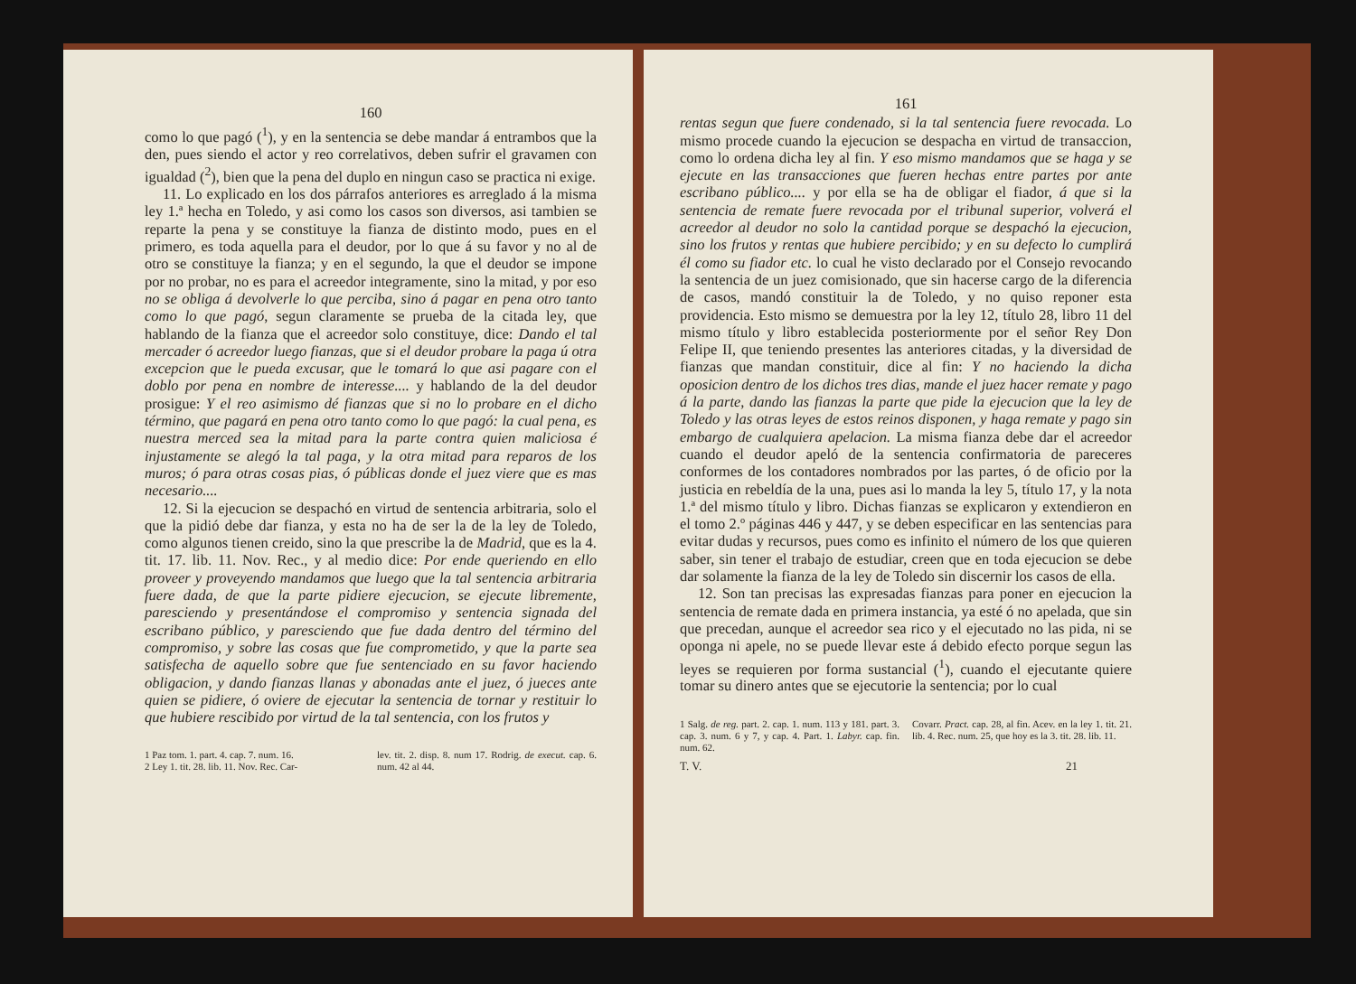160
como lo que pagó (<sup>1</sup>), y en la sentencia se debe mandar á entrambos que la den, pues siendo el actor y reo correlativos, deben sufrir el gravamen con igualdad (<sup>2</sup>), bien que la pena del duplo en ningun caso se practica ni exige.
11. Lo explicado en los dos párrafos anteriores es arreglado á la misma ley 1.ª hecha en Toledo, y asi como los casos son diversos, asi tambien se reparte la pena y se constituye la fianza de distinto modo, pues en el primero, es toda aquella para el deudor, por lo que á su favor y no al de otro se constituye la fianza; y en el segundo, la que el deudor se impone por no probar, no es para el acreedor integramente, sino la mitad, y por eso no se obliga á devolverle lo que perciba, sino á pagar en pena otro tanto como lo que pagó, segun claramente se prueba de la citada ley, que hablando de la fianza que el acreedor solo constituye, dice: Dando el tal mercader ó acreedor luego fianzas, que si el deudor probare la paga ú otra excepcion que le pueda excusar, que le tomará lo que asi pagare con el doblo por pena en nombre de interesse.... y hablando de la del deudor prosigue: Y el reo asimismo dé fianzas que si no lo probare en el dicho término, que pagará en pena otro tanto como lo que pagó: la cual pena, es nuestra merced sea la mitad para la parte contra quien maliciosa é injustamente se alegó la tal paga, y la otra mitad para reparos de los muros; ó para otras cosas pias, ó públicas donde el juez viere que es mas necesario....
12. Si la ejecucion se despachó en virtud de sentencia arbitraria, solo el que la pidió debe dar fianza, y esta no ha de ser la de la ley de Toledo, como algunos tienen creido, sino la que prescribe la de Madrid, que es la 4. tit. 17. lib. 11. Nov. Rec., y al medio dice: Por ende queriendo en ello proveer y proveyendo mandamos que luego que la tal sentencia arbitraria fuere dada, de que la parte pidiere ejecucion, se ejecute libremente, paresciendo y presentándose el compromiso y sentencia signada del escribano público, y paresciendo que fue dada dentro del término del compromiso, y sobre las cosas que fue comprometido, y que la parte sea satisfecha de aquello sobre que fue sentenciado en su favor haciendo obligacion, y dando fianzas llanas y abonadas ante el juez, ó jueces ante quien se pidiere, ó oviere de ejecutar la sentencia de tornar y restituir lo que hubiere rescibido por virtud de la tal sentencia, con los frutos y
1 Paz tom. 1. part. 4. cap. 7. num. 16.
2 Ley 1. tit. 28. lib. 11. Nov. Rec. Car-
lev. tit. 2. disp. 8. num 17. Rodrig. de execut. cap. 6. num. 42 al 44.
161
rentas segun que fuere condenado, si la tal sentencia fuere revocada. Lo mismo procede cuando la ejecucion se despacha en virtud de transaccion, como lo ordena dicha ley al fin. Y eso mismo mandamos que se haga y se ejecute en las transacciones que fueren hechas entre partes por ante escribano público.... y por ella se ha de obligar el fiador, á que si la sentencia de remate fuere revocada por el tribunal superior, volverá el acreedor al deudor no solo la cantidad porque se despachó la ejecucion, sino los frutos y rentas que hubiere percibido; y en su defecto lo cumplirá él como su fiador etc. lo cual he visto declarado por el Consejo revocando la sentencia de un juez comisionado, que sin hacerse cargo de la diferencia de casos, mandó constituir la de Toledo, y no quiso reponer esta providencia. Esto mismo se demuestra por la ley 12, título 28, libro 11 del mismo título y libro establecida posteriormente por el señor Rey Don Felipe II, que teniendo presentes las anteriores citadas, y la diversidad de fianzas que mandan constituir, dice al fin: Y no haciendo la dicha oposicion dentro de los dichos tres dias, mande el juez hacer remate y pago á la parte, dando las fianzas la parte que pide la ejecucion que la ley de Toledo y las otras leyes de estos reinos disponen, y haga remate y pago sin embargo de cualquiera apelacion. La misma fianza debe dar el acreedor cuando el deudor apeló de la sentencia confirmatoria de pareceres conformes de los contadores nombrados por las partes, ó de oficio por la justicia en rebeldía de la una, pues asi lo manda la ley 5, título 17, y la nota 1.ª del mismo título y libro. Dichas fianzas se explicaron y extendieron en el tomo 2.º páginas 446 y 447, y se deben especificar en las sentencias para evitar dudas y recursos, pues como es infinito el número de los que quieren saber, sin tener el trabajo de estudiar, creen que en toda ejecucion se debe dar solamente la fianza de la ley de Toledo sin discernir los casos de ella.
12. Son tan precisas las expresadas fianzas para poner en ejecucion la sentencia de remate dada en primera instancia, ya esté ó no apelada, que sin que precedan, aunque el acreedor sea rico y el ejecutado no las pida, ni se oponga ni apele, no se puede llevar este á debido efecto porque segun las leyes se requieren por forma sustancial (<sup>1</sup>), cuando el ejecutante quiere tomar su dinero antes que se ejecutorie la sentencia; por lo cual
1 Salg. de reg. part. 2. cap. 1. num. 113 y 181. part. 3. cap. 3. num. 6 y 7, y cap. 4. Part. 1. Labyr. cap. fin. num. 62.
Covarr. Pract. cap. 28, al fin. Acev. en la ley 1. tit. 21. lib. 4. Rec. num. 25, que hoy es la 3. tit. 28. lib. 11.
T. V. 21